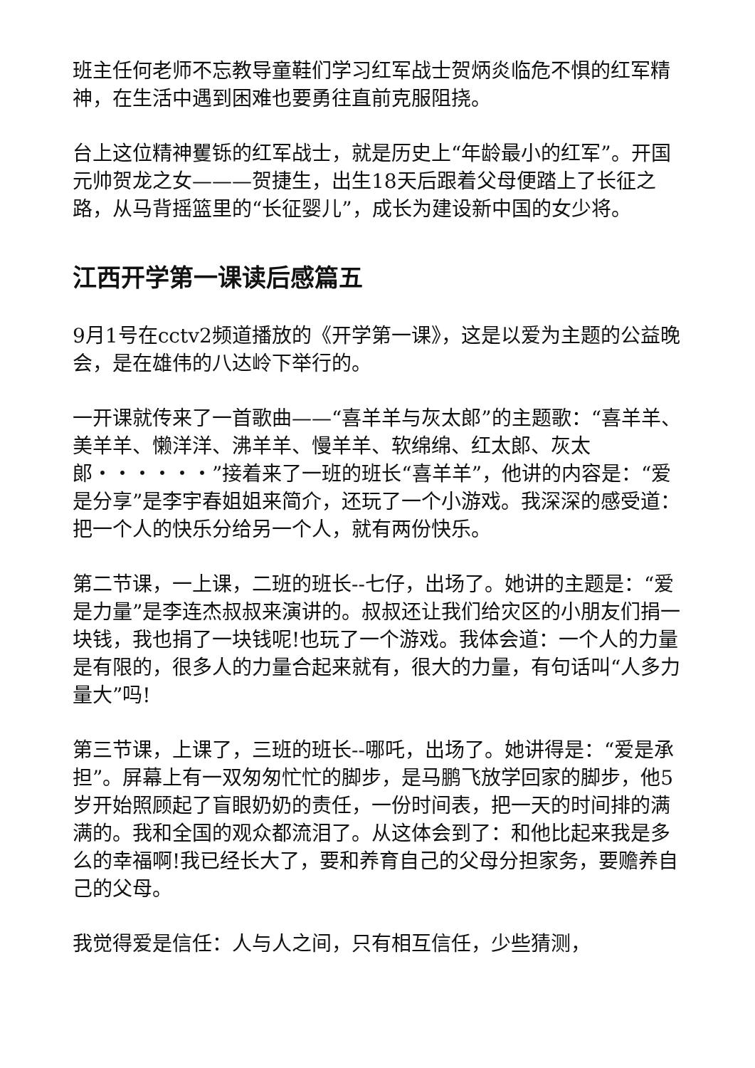班主任何老师不忘教导童鞋们学习红军战士贺炳炎临危不惧的红军精神，在生活中遇到困难也要勇往直前克服阻挠。
台上这位精神矍铄的红军战士，就是历史上“年龄最小的红军”。开国元帅贺龙之女———贺捷生，出生18天后跟着父母便踏上了长征之路，从马背摇篮里的“长征婴儿”，成长为建设新中国的女少将。
江西开学第一课读后感篇五
9月1号在cctv2频道播放的《开学第一课》，这是以爱为主题的公益晚会，是在雄伟的八达岭下举行的。
一开课就传来了一首歌曲——“喜羊羊与灰太郎”的主题歌：“喜羊羊、美羊羊、懒洋洋、沸羊羊、慢羊羊、软绵绵、红太郎、灰太郎・・・・・・”接着来了一班的班长“喜羊羊”，他讲的内容是：“爱是分享”是李宇春姐姐来简介，还玩了一个小游戏。我深深的感受道：把一个人的快乐分给另一个人，就有两份快乐。
第二节课，一上课，二班的班长--七仔，出场了。她讲的主题是：“爱是力量”是李连杰叔叔来演讲的。叔叔还让我们给灾区的小朋友们捐一块钱，我也捐了一块钱呢!也玩了一个游戏。我体会道：一个人的力量是有限的，很多人的力量合起来就有，很大的力量，有句话叫“人多力量大”吗!
第三节课，上课了，三班的班长--哪吒，出场了。她讲得是：“爱是承担”。屏幕上有一双匆匆忙忙的脚步，是马鹏飞放学回家的脚步，他5岁开始照顾起了盲眼奶奶的责任，一份时间表，把一天的时间排的满满的。我和全国的观众都流泪了。从这体会到了：和他比起来我是多么的幸福啊!我已经长大了，要和养育自己的父母分担家务，要赡养自己的父母。
我觉得爱是信任：人与人之间，只有相互信任，少些猜测，